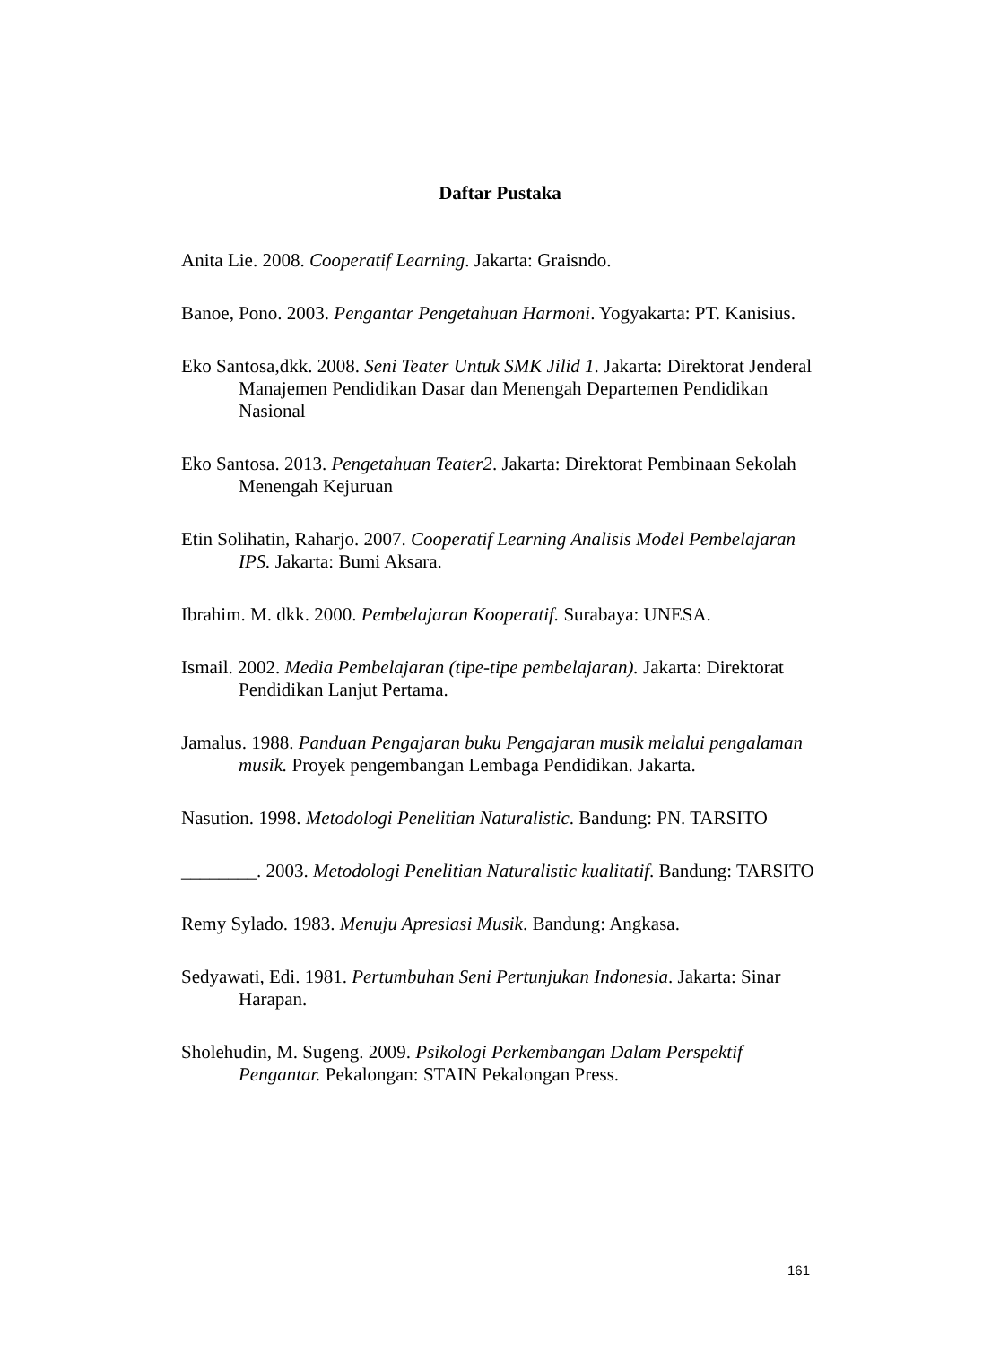Daftar Pustaka
Anita Lie. 2008. Cooperatif Learning. Jakarta: Graisndo.
Banoe, Pono. 2003. Pengantar Pengetahuan Harmoni. Yogyakarta: PT. Kanisius.
Eko Santosa,dkk. 2008. Seni Teater Untuk SMK Jilid 1. Jakarta: Direktorat Jenderal Manajemen Pendidikan Dasar dan Menengah Departemen Pendidikan Nasional
Eko Santosa. 2013. Pengetahuan Teater2. Jakarta: Direktorat Pembinaan Sekolah Menengah Kejuruan
Etin Solihatin, Raharjo. 2007. Cooperatif Learning Analisis Model Pembelajaran IPS. Jakarta: Bumi Aksara.
Ibrahim. M. dkk. 2000. Pembelajaran Kooperatif. Surabaya: UNESA.
Ismail. 2002. Media Pembelajaran (tipe-tipe pembelajaran). Jakarta: Direktorat Pendidikan Lanjut Pertama.
Jamalus. 1988. Panduan Pengajaran buku Pengajaran musik melalui pengalaman musik. Proyek pengembangan Lembaga Pendidikan. Jakarta.
Nasution. 1998. Metodologi Penelitian Naturalistic. Bandung: PN. TARSITO
________. 2003. Metodologi Penelitian Naturalistic kualitatif. Bandung: TARSITO
Remy Sylado. 1983. Menuju Apresiasi Musik. Bandung: Angkasa.
Sedyawati, Edi. 1981. Pertumbuhan Seni Pertunjukan Indonesia. Jakarta: Sinar Harapan.
Sholehudin, M. Sugeng. 2009. Psikologi Perkembangan Dalam Perspektif Pengantar. Pekalongan: STAIN Pekalongan Press.
161